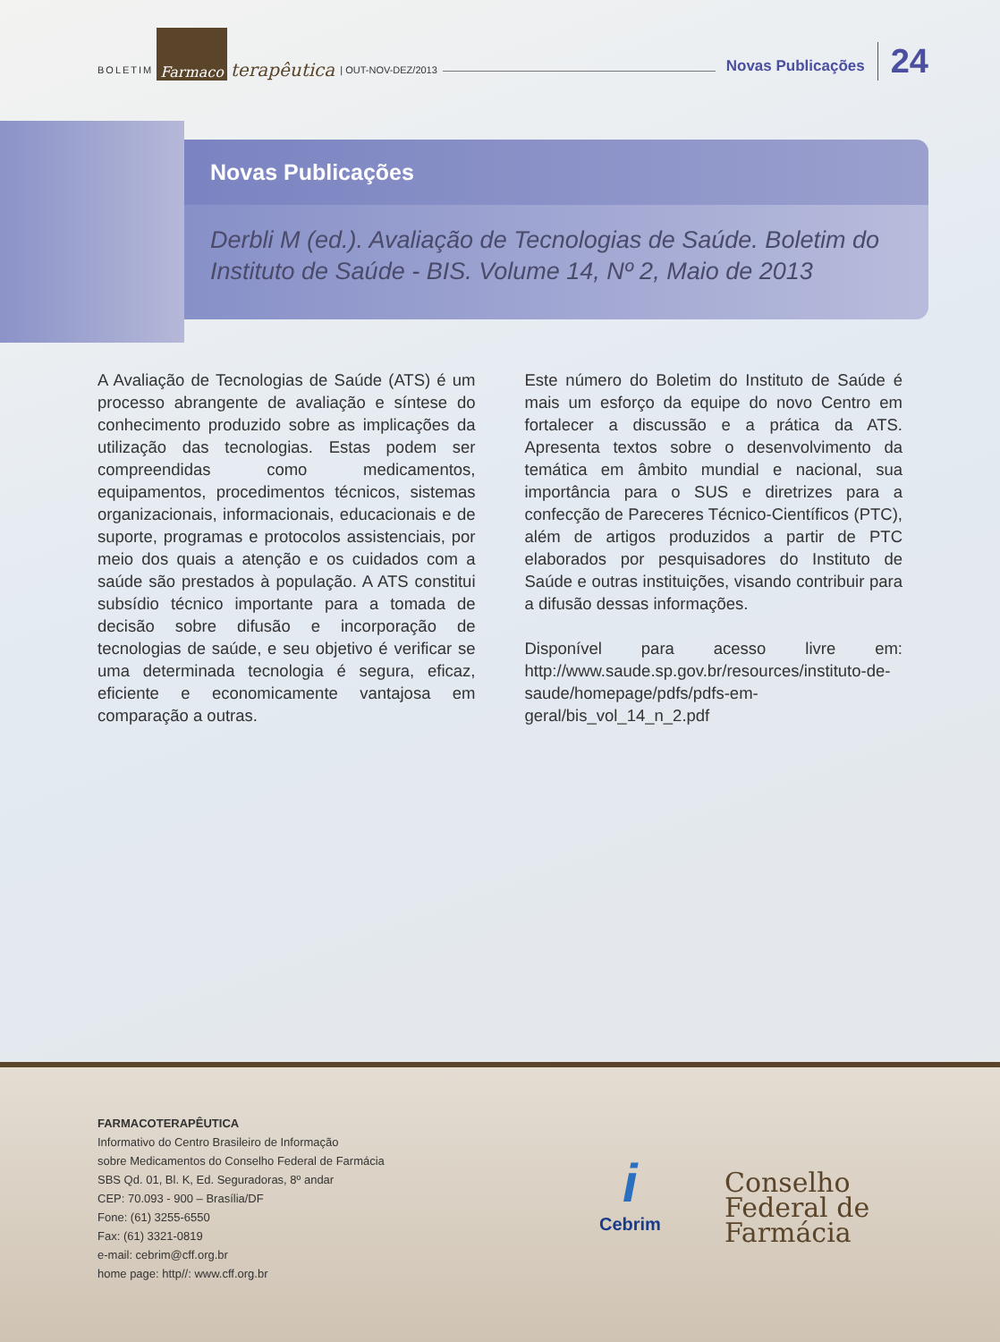BOLETIM Farmaco terapêutica | OUT-NOV-DEZ/2013 Novas Publicações 24
Novas Publicações
Derbli M (ed.). Avaliação de Tecnologias de Saúde. Boletim do Instituto de Saúde - BIS. Volume 14, Nº 2, Maio de 2013
A Avaliação de Tecnologias de Saúde (ATS) é um processo abrangente de avaliação e síntese do conhecimento produzido sobre as implicações da utilização das tecnologias. Estas podem ser compreendidas como medicamentos, equipamentos, procedimentos técnicos, sistemas organizacionais, informacionais, educacionais e de suporte, programas e protocolos assistenciais, por meio dos quais a atenção e os cuidados com a saúde são prestados à população. A ATS constitui subsídio técnico importante para a tomada de decisão sobre difusão e incorporação de tecnologias de saúde, e seu objetivo é verificar se uma determinada tecnologia é segura, eficaz, eficiente e economicamente vantajosa em comparação a outras.
Este número do Boletim do Instituto de Saúde é mais um esforço da equipe do novo Centro em fortalecer a discussão e a prática da ATS. Apresenta textos sobre o desenvolvimento da temática em âmbito mundial e nacional, sua importância para o SUS e diretrizes para a confecção de Pareceres Técnico-Científicos (PTC), além de artigos produzidos a partir de PTC elaborados por pesquisadores do Instituto de Saúde e outras instituições, visando contribuir para a difusão dessas informações.
Disponível para acesso livre em: http://www.saude.sp.gov.br/resources/instituto-de-saude/homepage/pdfs/pdfs-em-geral/bis_vol_14_n_2.pdf
FARMACOTERAPÊUTICA
Informativo do Centro Brasileiro de Informação
sobre Medicamentos do Conselho Federal de Farmácia
SBS Qd. 01, Bl. K, Ed. Seguradoras, 8º andar
CEP: 70.093 - 900 – Brasília/DF
Fone: (61) 3255-6550
Fax: (61) 3321-0819
e-mail: cebrim@cff.org.br
home page: http//: www.cff.org.br
i
Cebrim
Conselho
Federal de
Farmácia